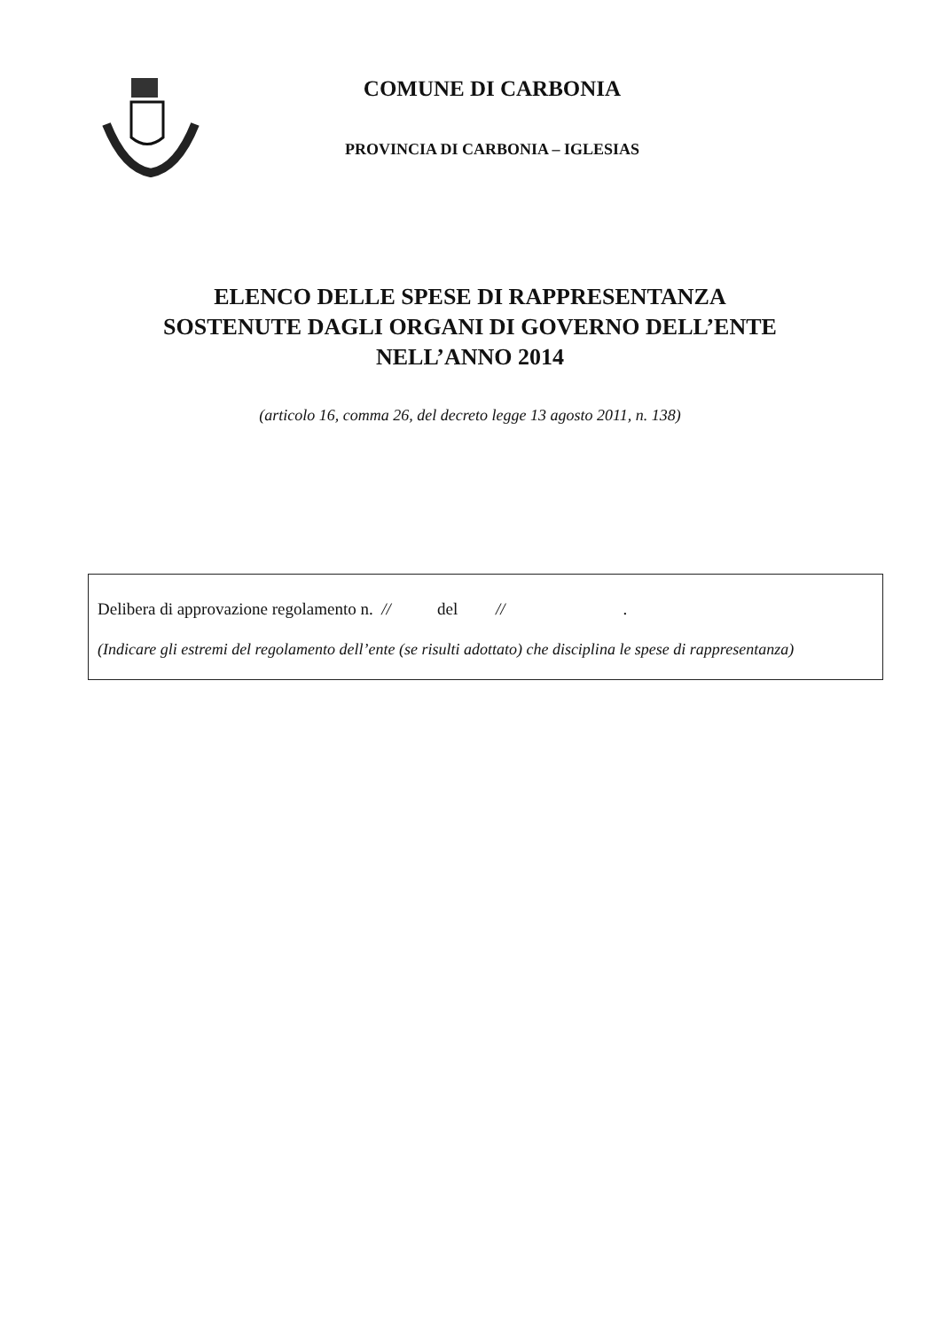COMUNE DI CARBONIA
PROVINCIA DI CARBONIA – IGLESIAS
ELENCO DELLE SPESE DI RAPPRESENTANZA
SOSTENUTE DAGLI ORGANI DI GOVERNO DELL’ENTE
NELL’ANNO 2014
(articolo 16, comma 26, del decreto legge 13 agosto 2011, n. 138)
Delibera di approvazione regolamento n. // del // .
(Indicare gli estremi del regolamento dell’ente (se risulti adottato) che disciplina le spese di rappresentanza)